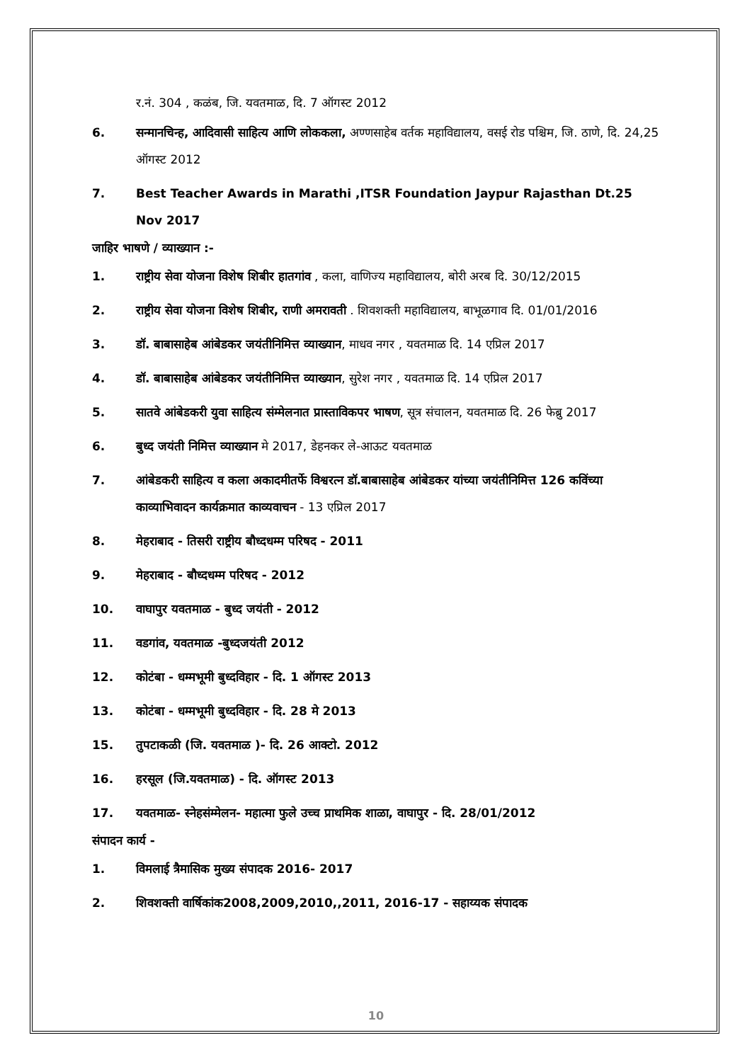र.नं. 304 , कळंब, जि. यवतमाळ, दि. 7 ऑगस्ट 2012
6. सन्मानचिन्ह, आदिवासी साहित्य आणि लोककला, अण्णसाहेब वर्तक महाविद्यालय, वसई रोड पश्चिम, जि. ठाणे, दि. 24,25 ऑगस्ट 2012
7. Best Teacher Awards in Marathi ,ITSR Foundation Jaypur Rajasthan Dt.25 Nov 2017
जाहिर भाषणे / व्याख्यान :-
1. राष्ट्रीय सेवा योजना विशेष शिबीर हातगांव , कला, वाणिज्य महाविद्यालय, बोरी अरब दि. 30/12/2015
2. राष्ट्रीय सेवा योजना विशेष शिबीर, राणी अमरावती . शिवशक्ती महाविद्यालय, बाभूळगाव दि. 01/01/2016
3. डॉ. बाबासाहेब आंबेडकर जयंतीनिमित्त व्याख्यान, माधव नगर , यवतमाळ दि. 14 एप्रिल 2017
4. डॉ. बाबासाहेब आंबेडकर जयंतीनिमित्त व्याख्यान, सुरेश नगर , यवतमाळ दि. 14 एप्रिल 2017
5. सातवे आंबेडकरी युवा साहित्य संम्मेलनात प्रास्ताविकपर भाषण, सूत्र संचालन, यवतमाळ दि. 26 फेब्रु 2017
6. बुध्द जयंती निमित्त व्याख्यान मे 2017, डेहनकर ले-आऊट यवतमाळ
7. आंबेडकरी साहित्य व कला अकादमीतर्फे विश्वरत्न डॉ.बाबासाहेब आंबेडकर यांच्या जयंतीनिमित्त 126 कविंच्या काव्याभिवादन कार्यक्रमात काव्यवाचन - 13 एप्रिल 2017
8. मेहराबाद - तिसरी राष्ट्रीय बौध्दधम्म परिषद - 2011
9. मेहराबाद - बौध्दधम्म परिषद - 2012
10. वाघापुर यवतमाळ - बुध्द जयंती - 2012
11. वडगांव, यवतमाळ -बुध्दजयंती 2012
12. कोटंबा - धम्मभूमी बुध्दविहार - दि. 1 ऑगस्ट 2013
13. कोटंबा - धम्मभूमी बुध्दविहार - दि. 28 मे 2013
15. तुपटाकळी (जि. यवतमाळ )- दि. 26 आक्टो. 2012
16. हरसूल (जि.यवतमाळ) - दि. ऑगस्ट 2013
17. यवतमाळ- स्नेहसंम्मेलन- महात्मा फुले उच्च प्राथमिक शाळा, वाघापुर - दि. 28/01/2012
संपादन कार्य -
1. विमलाई त्रैमासिक मुख्य संपादक 2016- 2017
2. शिवशक्ती वार्षिकांक2008,2009,2010,,2011, 2016-17 - सहाय्यक संपादक
10